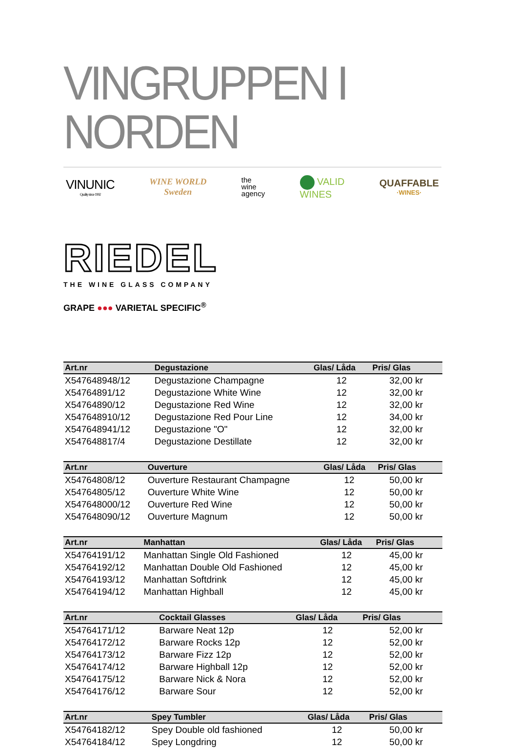VINGRUPPEN I NORDEN
VINUNIC
Quality since 1992
WINE WORLD
Sweden
the
wine
agency
VALID
WINES
QUAFFABLE
·WINES·
RIEDEL
THE WINE GLASS COMPANY
GRAPE ●●● VARIETAL SPECIFIC<sup>®</sup>
| Art.nr | Degustazione | Glas/ Låda | Pris/ Glas |
| --- | --- | --- | --- |
| X547648948/12 | Degustazione Champagne | 12 | 32,00 kr |
| X54764891/12 | Degustazione White Wine | 12 | 32,00 kr |
| X54764890/12 | Degustazione Red Wine | 12 | 32,00 kr |
| X547648910/12 | Degustazione Red Pour Line | 12 | 34,00 kr |
| X547648941/12 | Degustazione "O" | 12 | 32,00 kr |
| X547648817/4 | Degustazione Destillate | 12 | 32,00 kr |
| Art.nr | Ouverture | Glas/ Låda | Pris/ Glas |
| --- | --- | --- | --- |
| X54764808/12 | Ouverture Restaurant Champagne | 12 | 50,00 kr |
| X54764805/12 | Ouverture White Wine | 12 | 50,00 kr |
| X547648000/12 | Ouverture Red Wine | 12 | 50,00 kr |
| X547648090/12 | Ouverture Magnum | 12 | 50,00 kr |
| Art.nr | Manhattan | Glas/ Låda | Pris/ Glas |
| --- | --- | --- | --- |
| X54764191/12 | Manhattan Single Old Fashioned | 12 | 45,00 kr |
| X54764192/12 | Manhattan Double Old Fashioned | 12 | 45,00 kr |
| X54764193/12 | Manhattan Softdrink | 12 | 45,00 kr |
| X54764194/12 | Manhattan Highball | 12 | 45,00 kr |
| Art.nr | Cocktail Glasses | Glas/ Låda | Pris/ Glas |
| --- | --- | --- | --- |
| X54764171/12 | Barware Neat 12p | 12 | 52,00 kr |
| X54764172/12 | Barware Rocks 12p | 12 | 52,00 kr |
| X54764173/12 | Barware Fizz 12p | 12 | 52,00 kr |
| X54764174/12 | Barware Highball 12p | 12 | 52,00 kr |
| X54764175/12 | Barware Nick & Nora | 12 | 52,00 kr |
| X54764176/12 | Barware Sour | 12 | 52,00 kr |
| Art.nr | Spey Tumbler | Glas/ Låda | Pris/ Glas |
| --- | --- | --- | --- |
| X54764182/12 | Spey Double old fashioned | 12 | 50,00 kr |
| X54764184/12 | Spey Longdring | 12 | 50,00 kr |